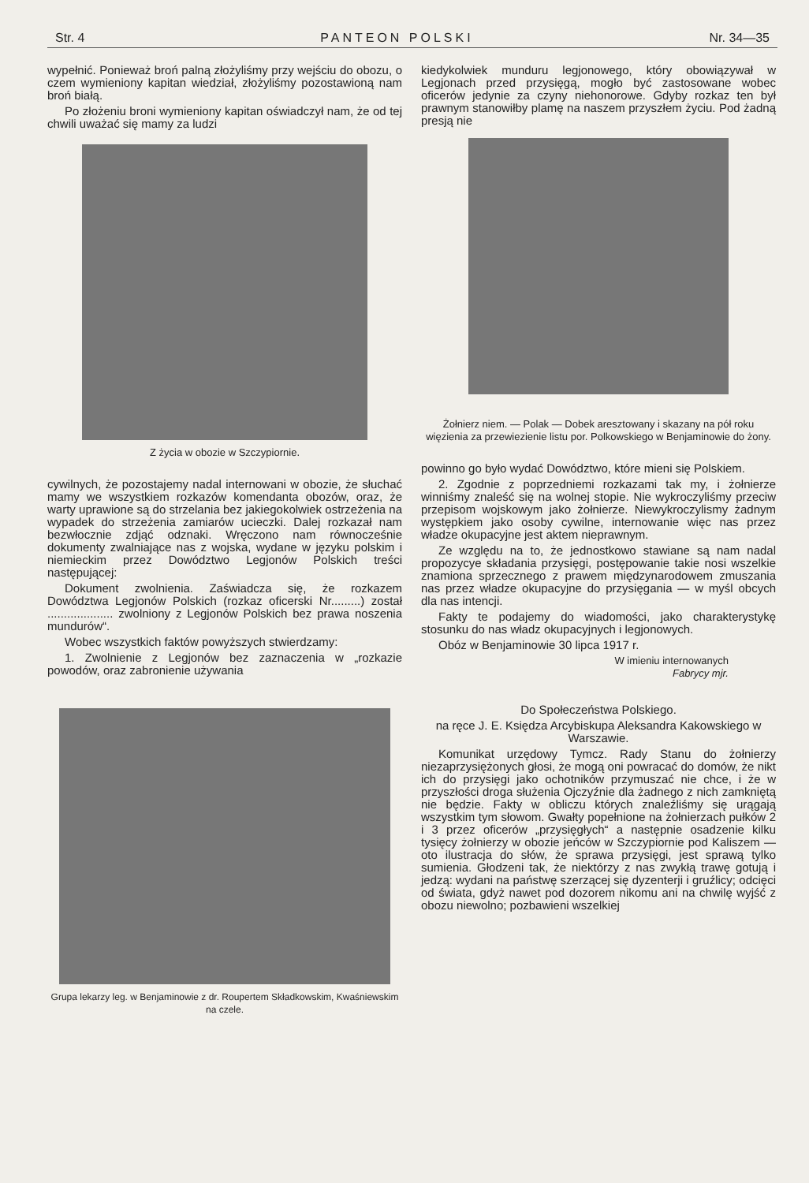Str. 4 PANTEON POLSKI Nr. 34—35
wypełnić. Ponieważ broń palną złożyliśmy przy wejściu do obozu, o czem wymieniony kapitan wiedział, złożyliśmy pozostawioną nam broń białą.
Po złożeniu broni wymieniony kapitan oświadczył nam, że od tej chwili uważać się mamy za ludzi
Z życia w obozie w Szczypiornie.
cywilnych, że pozostajemy nadal internowani w obozie, że słuchać mamy we wszystkiem rozkazów komendanta obozów, oraz, że warty uprawione są do strzelania bez jakiegokolwiek ostrzeżenia na wypadek do strzeżenia zamiarów ucieczki. Dalej rozkazał nam bezwłocznie zdjąć odznaki. Wręczono nam równocześnie dokumenty zwalniające nas z wojska, wydane w języku polskim i niemieckim przez Dowództwo Legjonów Polskich treści następującej:
Dokument zwolnienia. Zaświadcza się, że rozkazem Dowództwa Legjonów Polskich (rozkaz oficerski Nr.........) został .................... zwolniony z Legjonów Polskich bez prawa noszenia mundurów“.
Wobec wszystkich faktów powyższych stwierdzamy:
1. Zwolnienie z Legjonów bez zaznaczenia w „rozkazie powodów, oraz zabronienie używania
Grupa lekarzy leg. w Benjaminowie z dr. Roupertem Składkowskim, Kwaśniewskim na czele.
kiedykolwiek munduru legjonowego, który obowiązywał w Legjonach przed przysięgą, mogło być zastosowane wobec oficerów jedynie za czyny niehonorowe. Gdyby rozkaz ten był prawnym stanowiłby plamę na naszem przyszłem życiu. Pod żadną presją nie
Żołnierz niem. — Polak — Dobek aresztowany i skazany na pół roku więzienia za przewiezienie listu por. Polkowskiego w Benjaminowie do żony.
powinno go było wydać Dowództwo, które mieni się Polskiem.
2. Zgodnie z poprzedniemi rozkazami tak my, i żołnierze winniśmy znaleść się na wolnej stopie. Nie wykroczyliśmy przeciw przepisom wojskowym jako żołnierze. Niewykroczylismy żadnym występkiem jako osoby cywilne, internowanie więc nas przez władze okupacyjne jest aktem nieprawnym.
Ze względu na to, że jednostkowo stawiane są nam nadal propozycye składania przysięgi, postępowanie takie nosi wszelkie znamiona sprzecznego z prawem międzynarodowem zmuszania nas przez władze okupacyjne do przysięgania — w myśl obcych dla nas intencji.
Fakty te podajemy do wiadomości, jako charakterystykę stosunku do nas władz okupacyjnych i legjonowych.
Obóz w Benjaminowie 30 lipca 1917 r.
W imieniu internowanych
Fabrycy mjr.
Do Społeczeństwa Polskiego.
na ręce J. E. Księdza Arcybiskupa Aleksandra Kakowskiego w Warszawie.
Komunikat urzędowy Tymcz. Rady Stanu do żołnierzy niezaprzysiężonych głosi, że mogą oni powracać do domów, że nikt ich do przysięgi jako ochotników przymuszać nie chce, i że w przyszłości droga służenia Ojczyźnie dla żadnego z nich zamkniętą nie będzie. Fakty w obliczu których znaleźliśmy się urągają wszystkim tym słowom. Gwałty popełnione na żołnierzach pułków 2 i 3 przez oficerów „przysięgłych“ a następnie osadzenie kilku tysięcy żołnierzy w obozie jeńców w Szczypiornie pod Kaliszem — oto ilustracja do słów, że sprawa przysięgi, jest sprawą tylko sumienia. Głodzeni tak, że niektórzy z nas zwykłą trawę gotują i jedzą: wydani na państwę szerzącej się dyzenterji i gruźlicy; odcięci od świata, gdyż nawet pod dozorem nikomu ani na chwilę wyjść z obozu niewolno; pozbawieni wszelkiej